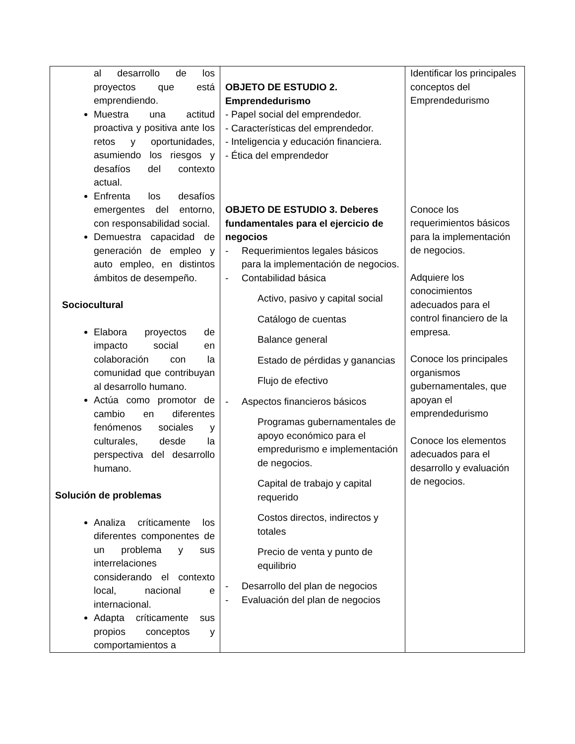| al desarrollo de los proyectos que está emprendiendo. Muestra una actitud proactiva y positiva ante los retos y oportunidades, asumiendo los riesgos y desafíos del contexto actual. Enfrenta los desafíos emergentes del entorno, con responsabilidad social. Demuestra capacidad de generación de empleo y auto empleo, en distintos ámbitos de desempeño. Sociocultural Elabora proyectos de impacto social en colaboración con la comunidad que contribuyan al desarrollo humano. Actúa como promotor de cambio en diferentes fenómenos sociales y culturales, desde la perspectiva del desarrollo humano. Solución de problemas Analiza críticamente los diferentes componentes de un problema y sus interrelaciones considerando el contexto local, nacional e internacional. Adapta críticamente sus propios conceptos y comportamientos a | OBJETO DE ESTUDIO 2. Emprendedurismo - Papel social del emprendedor. - Características del emprendedor. - Inteligencia y educación financiera. - Ética del emprendedor OBJETO DE ESTUDIO 3. Deberes fundamentales para el ejercicio de negocios - Requerimientos legales básicos para la implementación de negocios. - Contabilidad básica Activo, pasivo y capital social Catálogo de cuentas Balance general Estado de pérdidas y ganancias Flujo de efectivo - Aspectos financieros básicos Programas gubernamentales de apoyo económico para el empredurismo e implementación de negocios. Capital de trabajo y capital requerido Costos directos, indirectos y totales Precio de venta y punto de equilibrio - Desarrollo del plan de negocios - Evaluación del plan de negocios | Identificar los principales conceptos del Emprendedurismo Conoce los requerimientos básicos para la implementación de negocios. Adquiere los conocimientos adecuados para el control financiero de la empresa. Conoce los principales organismos gubernamentales, que apoyan el emprendedurismo Conoce los elementos adecuados para el desarrollo y evaluación de negocios. |